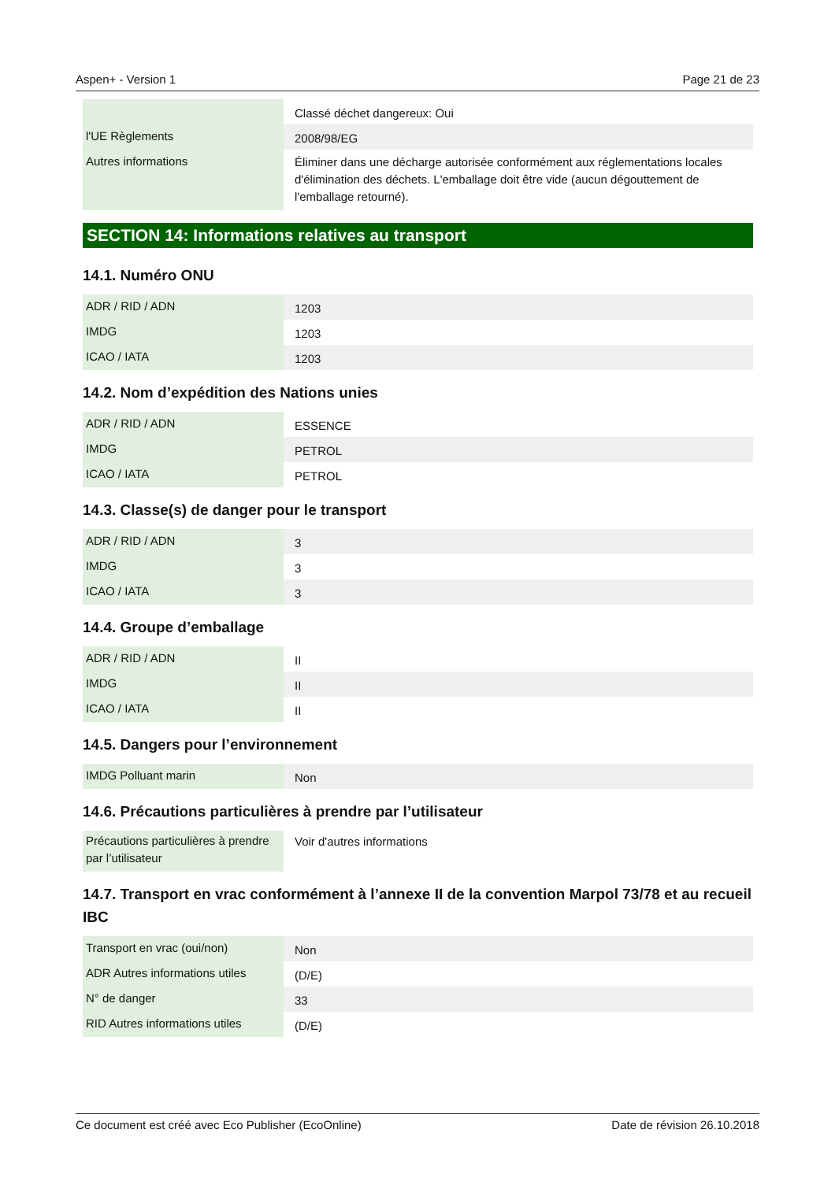Aspen+ - Version 1 Page 21 de 23
| | Classé déchet dangereux: Oui |
| l'UE Règlements | 2008/98/EG |
| Autres informations | Éliminer dans une décharge autorisée conformément aux réglementations locales d'élimination des déchets. L'emballage doit être vide (aucun dégouttement de l'emballage retourné). |
SECTION 14: Informations relatives au transport
14.1. Numéro ONU
| ADR / RID / ADN | 1203 |
| IMDG | 1203 |
| ICAO / IATA | 1203 |
14.2. Nom d’expédition des Nations unies
| ADR / RID / ADN | ESSENCE |
| IMDG | PETROL |
| ICAO / IATA | PETROL |
14.3. Classe(s) de danger pour le transport
| ADR / RID / ADN | 3 |
| IMDG | 3 |
| ICAO / IATA | 3 |
14.4. Groupe d’emballage
| ADR / RID / ADN | II |
| IMDG | II |
| ICAO / IATA | II |
14.5. Dangers pour l’environnement
| IMDG Polluant marin | Non |
14.6. Précautions particulières à prendre par l’utilisateur
| Précautions particulières à prendre par l’utilisateur | Voir d'autres informations |
14.7. Transport en vrac conformément à l’annexe II de la convention Marpol 73/78 et au recueil IBC
| Transport en vrac (oui/non) | Non |
| ADR Autres informations utiles | (D/E) |
| N° de danger | 33 |
| RID Autres informations utiles | (D/E) |
Ce document est créé avec Eco Publisher (EcoOnline) Date de révision 26.10.2018